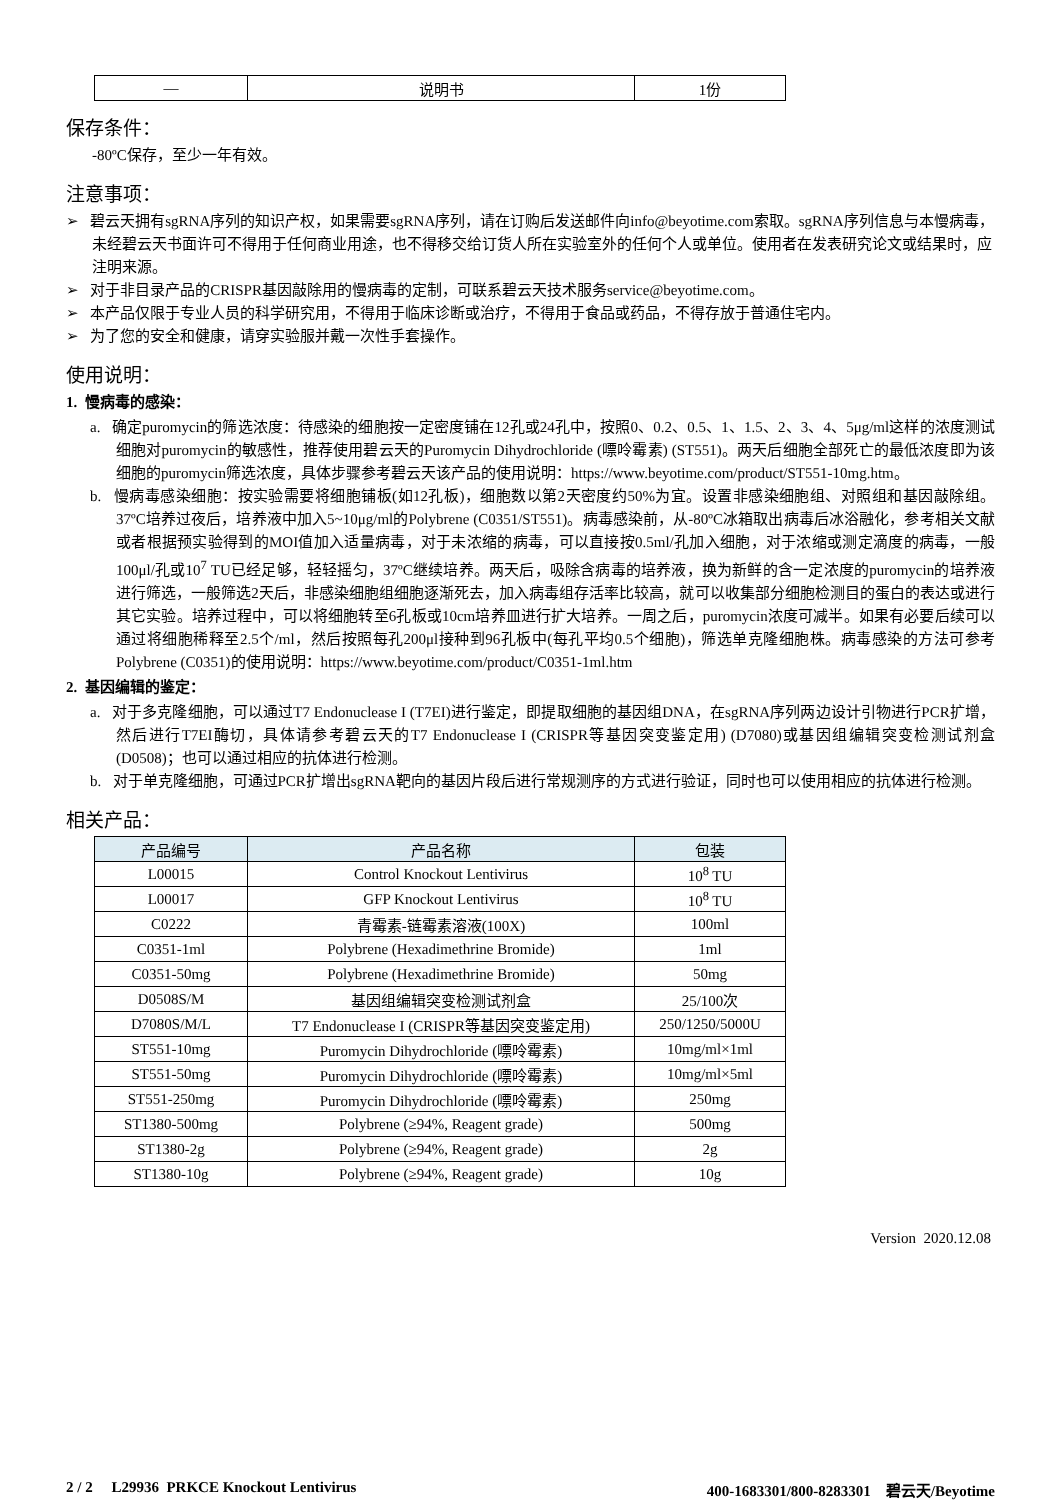| — | 说明书 | 1份 |
保存条件：
-80ºC保存，至少一年有效。
注意事项：
➢ 碧云天拥有sgRNA序列的知识产权，如果需要sgRNA序列，请在订购后发送邮件向info@beyotime.com索取。sgRNA序列信息与本慢病毒，未经碧云天书面许可不得用于任何商业用途，也不得移交给订货人所在实验室外的任何个人或单位。使用者在发表研究论文或结果时，应注明来源。
➢ 对于非目录产品的CRISPR基因敲除用的慢病毒的定制，可联系碧云天技术服务service@beyotime.com。
➢ 本产品仅限于专业人员的科学研究用，不得用于临床诊断或治疗，不得用于食品或药品，不得存放于普通住宅内。
➢ 为了您的安全和健康，请穿实验服并戴一次性手套操作。
使用说明：
1. 慢病毒的感染：
a. 确定puromycin的筛选浓度：待感染的细胞按一定密度铺在12孔或24孔中，按照0、0.2、0.5、1、1.5、2、3、4、5μg/ml这样的浓度测试细胞对puromycin的敏感性，推荐使用碧云天的Puromycin Dihydrochloride (嘌呤霉素) (ST551)。两天后细胞全部死亡的最低浓度即为该细胞的puromycin筛选浓度，具体步骤参考碧云天该产品的使用说明：https://www.beyotime.com/product/ST551-10mg.htm。
b. 慢病毒感染细胞：按实验需要将细胞铺板(如12孔板)，细胞数以第2天密度约50%为宜。设置非感染细胞组、对照组和基因敲除组。37ºC培养过夜后，培养液中加入5~10μg/ml的Polybrene (C0351/ST551)。病毒感染前，从-80ºC冰箱取出病毒后冰浴融化，参考相关文献或者根据预实验得到的MOI值加入适量病毒，对于未浓缩的病毒，可以直接按0.5ml/孔加入细胞，对于浓缩或测定滴度的病毒，一般100μl/孔或10<sup>7</sup> TU已经足够，轻轻摇匀，37ºC继续培养。两天后，吸除含病毒的培养液，换为新鲜的含一定浓度的puromycin的培养液进行筛选，一般筛选2天后，非感染细胞组细胞逐渐死去，加入病毒组存活率比较高，就可以收集部分细胞检测目的蛋白的表达或进行其它实验。培养过程中，可以将细胞转至6孔板或10cm培养皿进行扩大培养。一周之后，puromycin浓度可减半。如果有必要后续可以通过将细胞稀释至2.5个/ml，然后按照每孔200μl接种到96孔板中(每孔平均0.5个细胞)，筛选单克隆细胞株。病毒感染的方法可参考Polybrene (C0351)的使用说明：https://www.beyotime.com/product/C0351-1ml.htm
2. 基因编辑的鉴定：
a. 对于多克隆细胞，可以通过T7 Endonuclease I (T7EI)进行鉴定，即提取细胞的基因组DNA，在sgRNA序列两边设计引物进行PCR扩增，然后进行T7EI酶切，具体请参考碧云天的T7 Endonuclease I (CRISPR等基因突变鉴定用) (D7080)或基因组编辑突变检测试剂盒(D0508)；也可以通过相应的抗体进行检测。
b. 对于单克隆细胞，可通过PCR扩增出sgRNA靶向的基因片段后进行常规测序的方式进行验证，同时也可以使用相应的抗体进行检测。
相关产品：
| 产品编号 | 产品名称 | 包装 |
| --- | --- | --- |
| L00015 | Control Knockout Lentivirus | 10<sup>8</sup> TU |
| L00017 | GFP Knockout Lentivirus | 10<sup>8</sup> TU |
| C0222 | 青霉素-链霉素溶液(100X) | 100ml |
| C0351-1ml | Polybrene (Hexadimethrine Bromide) | 1ml |
| C0351-50mg | Polybrene (Hexadimethrine Bromide) | 50mg |
| D0508S/M | 基因组编辑突变检测试剂盒 | 25/100次 |
| D7080S/M/L | T7 Endonuclease I (CRISPR等基因突变鉴定用) | 250/1250/5000U |
| ST551-10mg | Puromycin Dihydrochloride (嘌呤霉素) | 10mg/ml×1ml |
| ST551-50mg | Puromycin Dihydrochloride (嘌呤霉素) | 10mg/ml×5ml |
| ST551-250mg | Puromycin Dihydrochloride (嘌呤霉素) | 250mg |
| ST1380-500mg | Polybrene (≥94%, Reagent grade) | 500mg |
| ST1380-2g | Polybrene (≥94%, Reagent grade) | 2g |
| ST1380-10g | Polybrene (≥94%, Reagent grade) | 10g |
Version 2020.12.08
2 / 2 L29936 PRKCE Knockout Lentivirus 400-1683301/800-8283301 碧云天/Beyotime